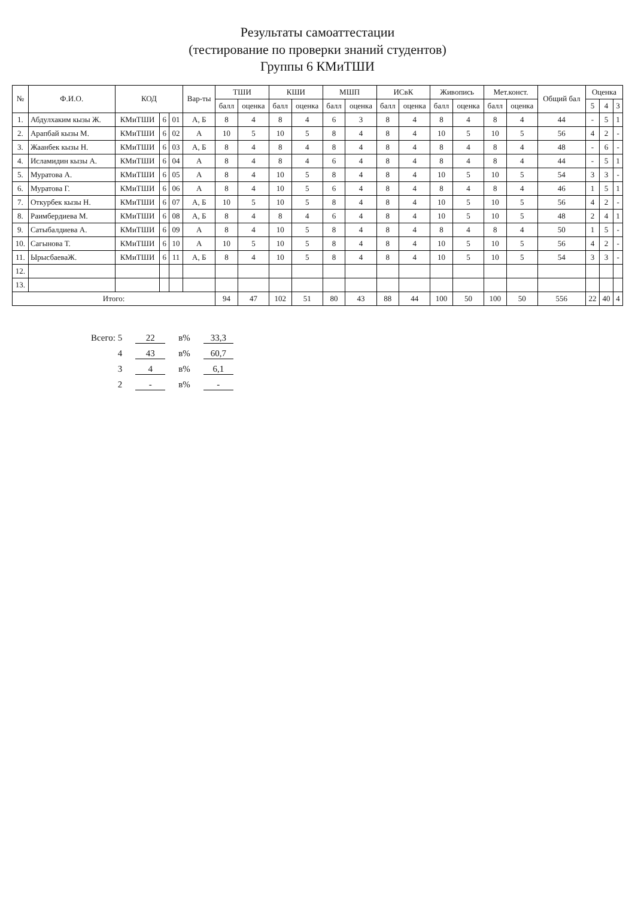Результаты самоаттестации
(тестирование по проверки знаний студентов)
Группы 6 КМиТШИ
| № | Ф.И.О. | КОД | | | Вар-ты | ТШИ | | КШИ | | МШП | | ИСвК | | Живопись | | Мет.конст. | | Общий бал | Оценка | | |
| --- | --- | --- | --- | --- | --- | --- | --- | --- | --- | --- | --- | --- | --- | --- | --- | --- | --- | --- | --- | --- | --- |
| | | | | | | балл | оценка | балл | оценка | балл | оценка | балл | оценка | балл | оценка | балл | оценка | | 5 | 4 | 3 |
| 1. | Абдулхаким кызы Ж. | КМиТШИ | 6 | 01 | А, Б | 8 | 4 | 8 | 4 | 6 | 3 | 8 | 4 | 8 | 4 | 8 | 4 | 44 | - | 5 | 1 |
| 2. | Арапбай кызы М. | КМиТШИ | 6 | 02 | А | 10 | 5 | 10 | 5 | 8 | 4 | 8 | 4 | 10 | 5 | 10 | 5 | 56 | 4 | 2 | - |
| 3. | Жаанбек кызы Н. | КМиТШИ | 6 | 03 | А, Б | 8 | 4 | 8 | 4 | 8 | 4 | 8 | 4 | 8 | 4 | 8 | 4 | 48 | - | 6 | - |
| 4. | Исламидин кызы А. | КМиТШИ | 6 | 04 | А | 8 | 4 | 8 | 4 | 6 | 4 | 8 | 4 | 8 | 4 | 8 | 4 | 44 | - | 5 | 1 |
| 5. | Муратова А. | КМиТШИ | 6 | 05 | А | 8 | 4 | 10 | 5 | 8 | 4 | 8 | 4 | 10 | 5 | 10 | 5 | 54 | 3 | 3 | - |
| 6. | Муратова Г. | КМиТШИ | 6 | 06 | А | 8 | 4 | 10 | 5 | 6 | 4 | 8 | 4 | 8 | 4 | 8 | 4 | 46 | 1 | 5 | 1 |
| 7. | Откурбек кызы Н. | КМиТШИ | 6 | 07 | А, Б | 10 | 5 | 10 | 5 | 8 | 4 | 8 | 4 | 10 | 5 | 10 | 5 | 56 | 4 | 2 | - |
| 8. | Раимбердиева М. | КМиТШИ | 6 | 08 | А, Б | 8 | 4 | 8 | 4 | 6 | 4 | 8 | 4 | 10 | 5 | 10 | 5 | 48 | 2 | 4 | 1 |
| 9. | Сатыбалдиева А. | КМиТШИ | 6 | 09 | А | 8 | 4 | 10 | 5 | 8 | 4 | 8 | 4 | 8 | 4 | 8 | 4 | 50 | 1 | 5 | - |
| 10. | Сагынова Т. | КМиТШИ | 6 | 10 | А | 10 | 5 | 10 | 5 | 8 | 4 | 8 | 4 | 10 | 5 | 10 | 5 | 56 | 4 | 2 | - |
| 11. | ЫрысбаеваЖ. | КМиТШИ | 6 | 11 | А, Б | 8 | 4 | 10 | 5 | 8 | 4 | 8 | 4 | 10 | 5 | 10 | 5 | 54 | 3 | 3 | - |
| 12. | | | | | | | | | | | | | | | | | | | | | |
| 13. | | | | | | | | | | | | | | | | | | | | | |
| Итого: | | | | | | 94 | 47 | 102 | 51 | 80 | 43 | 88 | 44 | 100 | 50 | 100 | 50 | 556 | 22 | 40 | 4 |
| Всего: 5 | 22 | в% | 33,3 |
| 4 | 43 | в% | 60,7 |
| 3 | 4 | в% | 6,1 |
| 2 | - | в% | - |